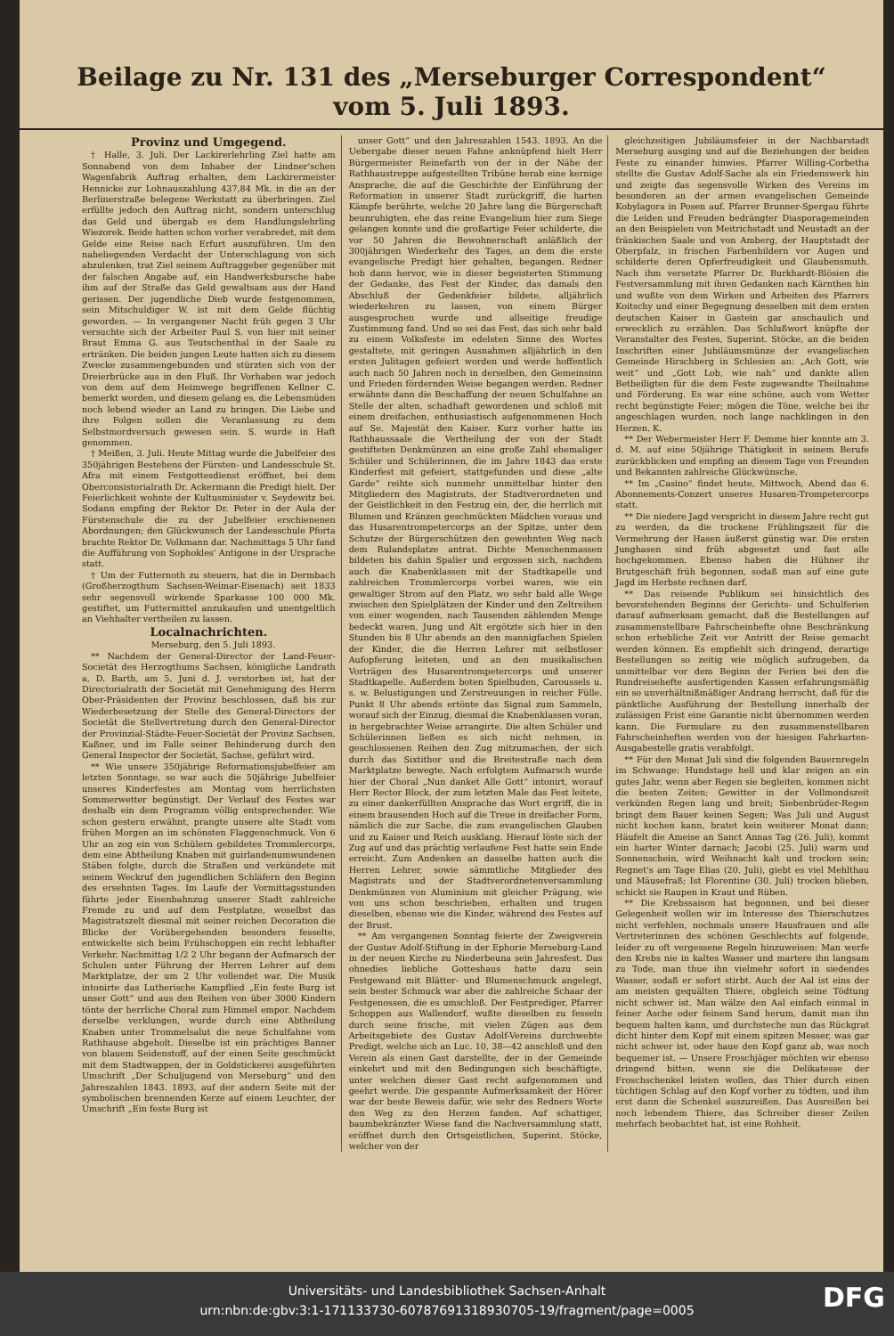Beilage zu Nr. 131 des „Merseburger Correspondent“ vom 5. Juli 1893.
Provinz und Umgegend.
† Halle, 3. Juli. Der Lackirerlehrling Ziel hatte am Sonnabend von dem Inhaber der Lindner'schen Wagenfabrik Auftrag erhalten, dem Lackirermeister Hennicke zur Lohnauszahlung 437,84 Mk. in die an der Berlinerstraße belegene Werkstatt zu überbringen. Ziel erfüllte jedoch den Auftrag nicht, sondern unterschlug das Geld und übergab es dem Handlungslehrling Wiezorek. Beide hatten schon vorher verabredet, mit dem Gelde eine Reise nach Erfurt auszuführen. Um den naheliegenden Verdacht der Unterschlagung von sich abzulenken, trat Ziel seinem Auftraggeber gegenüber mit der falschen Angabe auf, ein Handwerksbursche habe ihm auf der Straße das Geld gewaltsam aus der Hand gerissen. Der jugendliche Dieb wurde festgenommen, sein Mitschuldiger W. ist mit dem Gelde flüchtig geworden. — In vergangener Nacht früh gegen 3 Uhr versuchte sich der Arbeiter Paul S. von hier mit seiner Braut Emma G. aus Teutschenthal in der Saale zu ertränken. Die beiden jungen Leute hatten sich zu diesem Zwecke zusammengebunden und stürzten sich von der Dreierbrücke aus in den Fluß. Ihr Vorhaben war jedoch von dem auf dem Heimwege begriffenen Kellner C. bemerkt worden, und diesem gelang es, die Lebensmüden noch lebend wieder an Land zu bringen. Die Liebe und ihre Folgen sollen die Veranlassung zu dem Selbstmordversuch gewesen sein. S. wurde in Haft genommen.
† Meißen, 3. Juli. Heute Mittag wurde die Jubelfeier des 350jährigen Bestehens der Fürsten- und Landesschule St. Afra mit einem Festgottesdienst eröffnet, bei dem Oberconsistorialrath Dr. Ackermann die Predigt hielt. Der Feierlichkeit wohnte der Kultusminister v. Seydewitz bei. Sodann empfing der Rektor Dr. Peter in der Aula der Fürstenschule die zu der Jubelfeier erschienenen Abordnungen; den Glückwunsch der Landesschule Pforta brachte Rektor Dr. Volkmann dar. Nachmittags 5 Uhr fand die Aufführung von Sophokles' Antigone in der Ursprache statt.
† Um der Futternoth zu steuern, hat die in Dermbach (Großherzogthum Sachsen-Weimar-Eisenach) seit 1833 sehr segensvoll wirkende Sparkasse 100 000 Mk. gestiftet, um Futtermittel anzukaufen und unentgeltlich an Viehhalter vertheilen zu lassen.
Localnachrichten.
Merseburg, den 5. Juli 1893.
** Nachdem der General-Director der Land-Feuer-Societät des Herzogthums Sachsen, königliche Landrath a. D. Barth, am 5. Juni d. J. verstorben ist, hat der Directorialrath der Societät mit Genehmigung des Herrn Ober-Präsidenten der Provinz beschlossen, daß bis zur Wiederbesetzung der Stelle des General-Directors der Societät die Stellvertretung durch den General-Director der Provinzial-Städte-Feuer-Societät der Provinz Sachsen, Kaßner, und im Falle seiner Behinderung durch den General Inspector der Societät, Sachse, geführt wird.
** Wie unsere 350jährige Reformationsjubelfeier am letzten Sonntage, so war auch die 50jährige Jubelfeier unseres Kinderfestes am Montag vom herrlichsten Sommerwetter begünstigt. Der Verlauf des Festes war deshalb ein dem Programm völlig entsprechender. Wie schon gestern erwähnt, prangte unsere alte Stadt vom frühen Morgen an im schönsten Flaggenschmuck. Von 6 Uhr an zog ein von Schülern gebildetes Trommlercorps, dem eine Abtheilung Knaben mit guirlandenumwundenen Stäben folgte, durch die Straßen und verkündete mit seinem Weckruf den jugendlichen Schläfern den Beginn des ersehnten Tages. Im Laufe der Vormittagsstunden führte jeder Eisenbahnzug unserer Stadt zahlreiche Fremde zu und auf dem Festplatze, woselbst das Magistratszelt diesmal mit seiner reichen Decoration die Blicke der Vorübergehenden besonders fesselte, entwickelte sich beim Frühschoppen ein recht lebhafter Verkehr. Nachmittag 1/2 2 Uhr begann der Aufmarsch der Schulen unter Führung der Herren Lehrer auf dem Marktplatze, der um 2 Uhr vollendet war. Die Musik intonirte das Lutherische Kampflied „Ein feste Burg ist unser Gott“ und aus den Reihen von über 3000 Kindern tönte der herrliche Choral zum Himmel empor. Nachdem derselbe verklungen, wurde durch eine Abtheilung Knaben unter Trommelsalut die neue Schulfahne vom Rathhause abgeholt. Dieselbe ist ein prächtiges Banner von blauem Seidenstoff, auf der einen Seite geschmückt mit dem Stadtwappen, der in Goldstickerei ausgeführten Umschrift „Der Schuljugend von Merseburg“ und den Jahreszahlen 1843. 1893, auf der andern Seite mit der symbolischen brennenden Kerze auf einem Leuchter, der Umschrift „Ein feste Burg ist
unser Gott“ und den Jahreszahlen 1543. 1893. An die Uebergabe dieser neuen Fahne anknüpfend hielt Herr Bürgermeister Reinefarth von der in der Nähe der Rathhaustreppe aufgestellten Tribüne herab eine kernige Ansprache, die auf die Geschichte der Einführung der Reformation in unserer Stadt zurückgriff, die harten Kämpfe berührte, welche 20 Jahre lang die Bürgerschaft beunruhigten, ehe das reine Evangelium hier zum Siege gelangen konnte und die großartige Feier schilderte, die vor 50 Jahren die Bewohnerschaft anläßlich der 300jährigen Wiederkehr des Tages, an dem die erste evangelische Predigt hier gehalten, begangen. Redner hob dann hervor, wie in dieser begeisterten Stimmung der Gedanke, das Fest der Kinder, das damals den Abschluß der Gedenkfeier bildete, alljährlich wiederkehren zu lassen, von einem Bürger ausgesprochen wurde und allseitige freudige Zustimmung fand. Und so sei das Fest, das sich sehr bald zu einem Volksfeste im edelsten Sinne des Wortes gestaltete, mit geringen Ausnahmen alljährlich in den ersten Julitagen gefeiert worden und werde hoffentlich auch nach 50 Jahren noch in derselben, den Gemeinsinn und Frieden fördernden Weise begangen werden. Redner erwähnte dann die Beschaffung der neuen Schulfahne an Stelle der alten, schadhaft gewordenen und schloß mit einem dreifachen, enthusiastisch aufgenommenen Hoch auf Se. Majestät den Kaiser. Kurz vorher hatte im Rathhaussaale die Vertheilung der von der Stadt gestifteten Denkmünzen an eine große Zahl ehemaliger Schüler und Schülerinnen, die im Jahre 1843 das erste Kinderfest mit gefeiert, stattgefunden und diese „alte Garde“ reihte sich nunmehr unmittelbar hinter den Mitgliedern des Magistrats, der Stadtverordneten und der Geistlichkeit in den Festzug ein, der, die herrlich mit Blumen und Kränzen geschmückten Mädchen voraus und das Husarentrompetercorps an der Spitze, unter dem Schutze der Bürgerschützen den gewohnten Weg nach dem Rulandsplatze antrat. Dichte Menschenmassen bildeten bis dahin Spalier und ergossen sich, nachdem auch die Knabenklassen mit der Stadtkapelle und zahlreichen Trommlercorps vorbei waren, wie ein gewaltiger Strom auf den Platz, wo sehr bald alle Wege zwischen den Spielplätzen der Kinder und den Zeltreihen von einer wogenden, nach Tausenden zählenden Menge bedeckt waren. Jung und Alt ergötzte sich hier in den Stunden bis 8 Uhr abends an den mannigfachen Spielen der Kinder, die die Herren Lehrer mit selbstloser Aufopferung leiteten, und an den musikalischen Vorträgen des Husarentrompetercorps und unserer Stadtkapelle. Außerdem boten Spielbuden, Caroussels u. s. w. Belustigungen und Zerstreuungen in reicher Fülle. Punkt 8 Uhr abends ertönte das Signal zum Sammeln, worauf sich der Einzug, diesmal die Knabenklassen voran, in hergebrachter Weise arrangirte. Die alten Schüler und Schülerinnen ließen es sich nicht nehmen, in geschlossenen Reihen den Zug mitzumachen, der sich durch das Sixtithor und die Breitestraße nach dem Marktplatze bewegte. Nach erfolgtem Aufmarsch wurde hier der Choral „Nun danket Alle Gott“ intonirt, worauf Herr Rector Block, der zum letzten Male das Fest leitete, zu einer dankerfüllten Ansprache das Wort ergriff, die in einem brausenden Hoch auf die Treue in dreifacher Form, nämlich die zur Sache, die zum evangelischen Glauben und zu Kaiser und Reich ausklang. Hierauf löste sich der Zug auf und das prächtig verlaufene Fest hatte sein Ende erreicht. Zum Andenken an dasselbe hatten auch die Herren Lehrer, sowie sämmtliche Mitglieder des Magistrats und der Stadtverordnetenversammlung Denkmünzen von Aluminium mit gleicher Prägung, wie von uns schon beschrieben, erhalten und trugen dieselben, ebenso wie die Kinder, während des Festes auf der Brust.
** Am vergangenen Sonntag feierte der Zweigverein der Gustav Adolf-Stiftung in der Ephorie Merseburg-Land in der neuen Kirche zu Niederbeuna sein Jahresfest. Das ohnedies liebliche Gotteshaus hatte dazu sein Festgewand mit Blätter- und Blumenschmuck angelegt, sein bester Schmuck war aber die zahlreiche Schaar der Festgenossen, die es umschloß. Der Festprediger, Pfarrer Schoppen aus Wallendorf, wußte dieselben zu fesseln durch seine frische, mit vielen Zügen aus dem Arbeitsgebiete des Gustav Adolf-Vereins durchwebte Predigt, welche sich an Luc. 10, 38—42 anschloß und den Verein als einen Gast darstellte, der in der Gemeinde einkehrt und mit den Bedingungen sich beschäftigte, unter welchen dieser Gast recht aufgenommen und geehrt werde. Die gespannte Aufmerksamkeit der Hörer war der beste Beweis dafür, wie sehr des Redners Worte den Weg zu den Herzen fanden. Auf schattiger, baumbekränzter Wiese fand die Nachversammlung statt, eröffnet durch den Ortsgeistlichen, Superint. Stöcke, welcher von der
gleichzeitigen Jubiläumsfeier in der Nachbarstadt Merseburg ausging und auf die Beziehungen der beiden Feste zu einander hinwies. Pfarrer Willing-Corbetha stellte die Gustav Adolf-Sache als ein Friedenswerk hin und zeigte das segensvolle Wirken des Vereins im besonderen an der armen evangelischen Gemeinde Kobylagora in Posen auf. Pfarrer Brunner-Spergau führte die Leiden und Freuden bedrängter Diasporagemeinden an den Beispielen von Meitrichstadt und Neustadt an der fränkischen Saale und von Amberg, der Hauptstadt der Oberpfalz, in frischen Farbenbildern vor Augen und schilderte deren Opferfreudigkeit und Glaubensmuth. Nach ihm versetzte Pfarrer Dr. Burkhardt-Blösien die Festversammlung mit ihren Gedanken nach Kärnthen hin und wußte von dem Wirken und Arbeiten des Pfarrers Koitschy und einer Begegnung desselben mit dem ersten deutschen Kaiser in Gastein gar anschaulich und erwecklich zu erzählen. Das Schlußwort knüpfte der Veranstalter des Festes, Superint. Stöcke, an die beiden Inschriften einer Jubiläumsmünze der evangelischen Gemeinde Hirschberg in Schlesien an: „Ach Gott, wie weit“ und „Gott Lob, wie nah“ und dankte allen Betheiligten für die dem Feste zugewandte Theilnahme und Förderung. Es war eine schöne, auch vom Wetter recht begünstigte Feier; mögen die Töne, welche bei ihr angeschlagen wurden, noch lange nachklingen in den Herzen. K.
** Der Webermeister Herr F. Demme hier konnte am 3. d. M. auf eine 50jährige Thätigkeit in seinem Berufe zurückblicken und empfing an diesem Tage von Freunden und Bekannten zahlreiche Glückwünsche.
** Im „Casino“ findet heute, Mittwoch, Abend das 6. Abonnements-Conzert unseres Husaren-Trompetercorps statt.
** Die niedere Jagd verspricht in diesem Jahre recht gut zu werden, da die trockene Frühlingszeit für die Vermehrung der Hasen äußerst günstig war. Die ersten Junghasen sind früh abgesetzt und fast alle hochgekommen. Ebenso haben die Hühner ihr Brutgeschäft früh begonnen, sodaß man auf eine gute Jagd im Herbste rechnen darf.
** Das reisende Publikum sei hinsichtlich des bevorstehenden Beginns der Gerichts- und Schulferien darauf aufmerksam gemacht, daß die Bestellungen auf zusammenstellbare Fahrscheinhefte ohne Beschränkung schon erhebliche Zeit vor Antritt der Reise gemacht werden können. Es empfiehlt sich dringend, derartige Bestellungen so zeitig wie möglich aufzugeben, da unmittelbar vor dem Beginn der Ferien bei den die Rundreisehefte ausfertigenden Kassen erfahrungsmäßig ein so unverhältnißmäßiger Andrang herrscht, daß für die pünktliche Ausführung der Bestellung innerhalb der zulässigen Frist eine Garantie nicht übernommen werden kann. Die Formulare zu den zusammenstellbaren Fahrscheinheften werden von der hiesigen Fahrkarten-Ausgabestelle gratis verabfolgt.
** Für den Monat Juli sind die folgenden Bauernregeln im Schwange: Hundstage hell und klar zeigen an ein gutes Jahr, wenn aber Regen sie begleiten, kommen nicht die besten Zeiten; Gewitter in der Vollmondszeit verkünden Regen lang und breit; Siebenbrüder-Regen bringt dem Bauer keinen Segen; Was Juli und August nicht kochen kann, bratet kein weiterer Monat dann; Häufelt die Ameise an Sanct Annas Tag (26. Juli), kommt ein harter Winter darnach; Jacobi (25. Juli) warm und Sonnenschein, wird Weihnacht kalt und trocken sein; Regnet's am Tage Elias (20. Juli), giebt es viel Mehlthau und Mäusefraß; Ist Florentine (30. Juli) trocken blieben, schickt sie Raupen in Kraut und Rüben.
** Die Krebssaison hat begonnen, und bei dieser Gelegenheit wollen wir im Interesse des Thierschutzes nicht verfehlen, nochmals unsere Hausfrauen und alle Vertreterinnen des schönen Geschlechts auf folgende, leider zu oft vergessene Regeln hinzuweisen: Man werfe den Krebs nie in kaltes Wasser und martere ihn langsam zu Tode, man thue ihn vielmehr sofort in siedendes Wasser, sodaß er sofort stirbt. Auch der Aal ist eins der am meisten gequälten Thiere, obgleich seine Tödtung nicht schwer ist. Man wälze den Aal einfach einmal in feiner Asche oder feinem Sand herum, damit man ihn bequem halten kann, und durchsteche nun das Rückgrat dicht hinter dem Kopf mit einem spitzen Messer, was gar nicht schwer ist, oder haue den Kopf ganz ab, was noch bequemer ist. — Unsere Froschjäger möchten wir ebenso dringend bitten, wenn sie die Delikatesse der Froschschenkel leisten wollen, das Thier durch einen tüchtigen Schlag auf den Kopf vorher zu tödten, und ihm erst dann die Schenkel auszureißen. Das Ausreißen bei noch lebendem Thiere, das Schreiber dieser Zeilen mehrfach beobachtet hat, ist eine Rohheit.
Universitäts- und Landesbibliothek Sachsen-Anhalt
urn:nbn:de:gbv:3:1-171133730-60787691318930705-19/fragment/page=0005
DFG